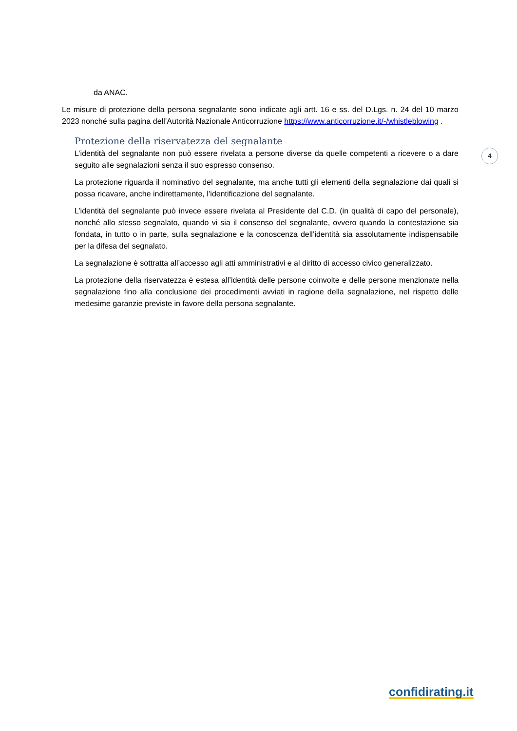4
da ANAC.
Le misure di protezione della persona segnalante sono indicate agli artt. 16 e ss. del D.Lgs. n. 24 del 10 marzo 2023 nonché sulla pagina dell’Autorità Nazionale Anticorruzione https://www.anticorruzione.it/-/whistleblowing .
Protezione della riservatezza del segnalante
L’identità del segnalante non può essere rivelata a persone diverse da quelle competenti a ricevere o a dare seguito alle segnalazioni senza il suo espresso consenso.
La protezione riguarda il nominativo del segnalante, ma anche tutti gli elementi della segnalazione dai quali si possa ricavare, anche indirettamente, l’identificazione del segnalante.
L’identità del segnalante può invece essere rivelata al Presidente del C.D. (in qualità di capo del personale), nonché allo stesso segnalato, quando vi sia il consenso del segnalante, ovvero quando la contestazione sia fondata, in tutto o in parte, sulla segnalazione e la conoscenza dell’identità sia assolutamente indispensabile per la difesa del segnalato.
La segnalazione è sottratta all’accesso agli atti amministrativi e al diritto di accesso civico generalizzato.
La protezione della riservatezza è estesa all’identità delle persone coinvolte e delle persone menzionate nella segnalazione fino alla conclusione dei procedimenti avviati in ragione della segnalazione, nel rispetto delle medesime garanzie previste in favore della persona segnalante.
confidirating.it